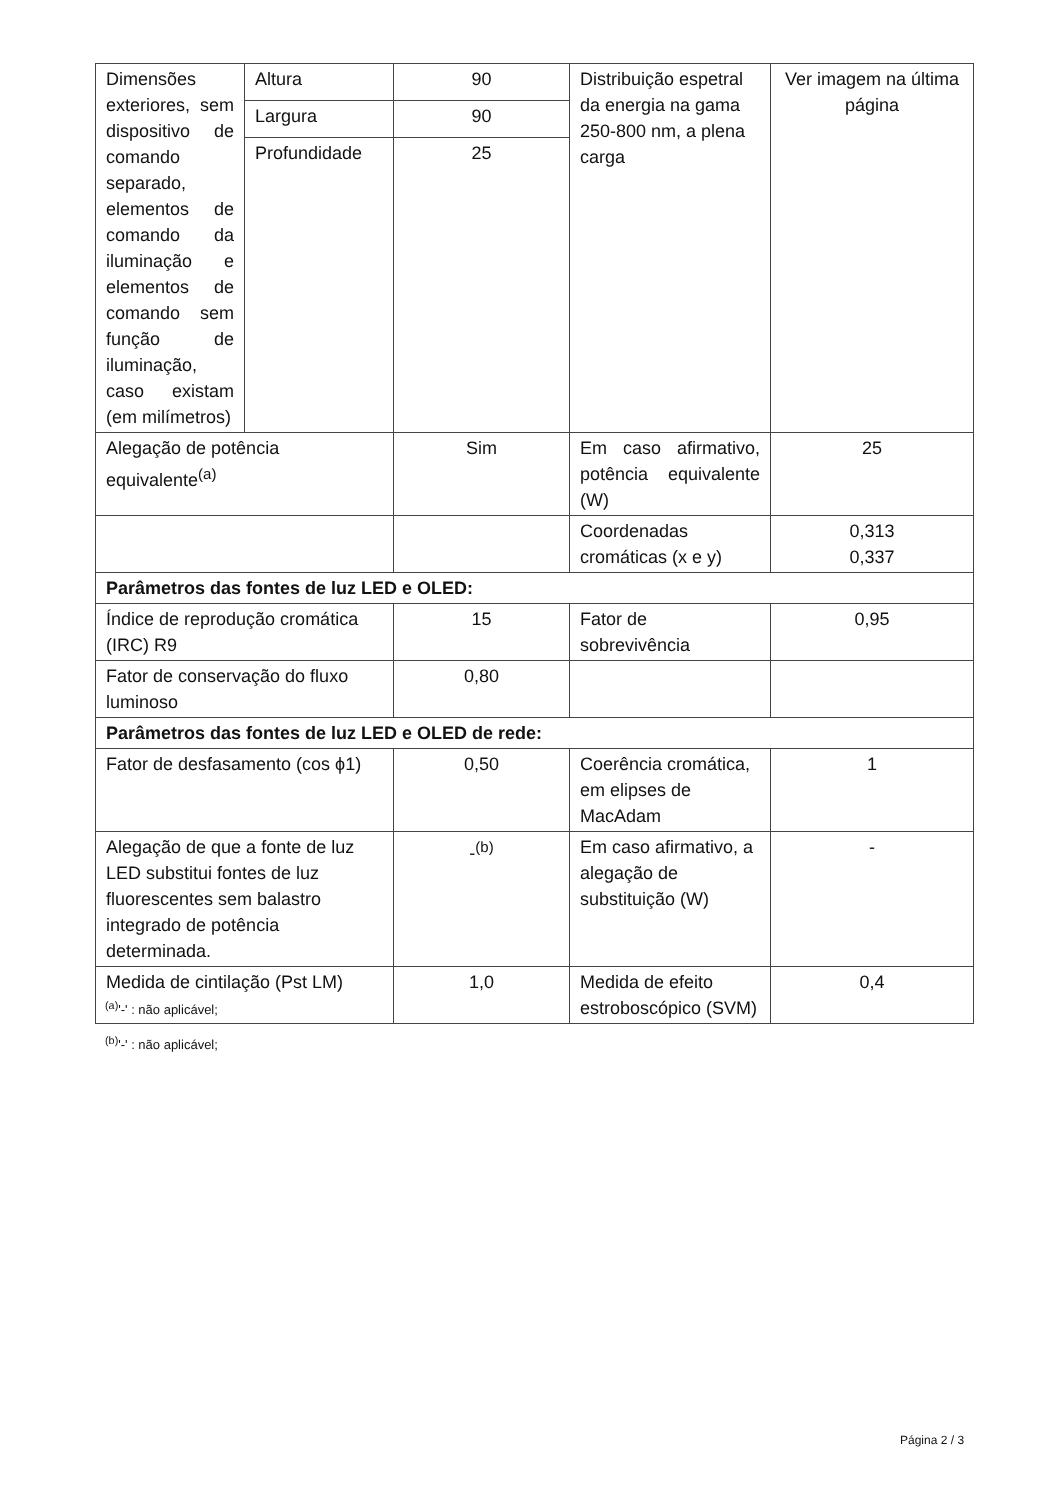| Dimensões exteriores, sem dispositivo de comando separado, elementos de comando da iluminação e elementos de comando sem função de iluminação, caso existam (em milímetros) | Altura | 90 | Distribuição espetral da energia na gama 250-800 nm, a plena carga | Ver imagem na última página |
| | Largura | 90 | | |
| | Profundidade | 25 | | |
| Alegação de potência equivalente<sup>(a)</sup> | | Sim | Em caso afirmativo, potência equivalente (W) | 25 |
| | | | Coordenadas cromáticas (x e y) | 0,313 0,337 |
| Parâmetros das fontes de luz LED e OLED: | | | | |
| Índice de reprodução cromática (IRC) R9 | | 15 | Fator de sobrevivência | 0,95 |
| Fator de conservação do fluxo luminoso | | 0,80 | | |
| Parâmetros das fontes de luz LED e OLED de rede: | | | | |
| Fator de desfasamento (cos ϕ1) | | 0,50 | Coerência cromática, em elipses de MacAdam | 1 |
| Alegação de que a fonte de luz LED substitui fontes de luz fluorescentes sem balastro integrado de potência determinada. | | -<sup>(b)</sup> | Em caso afirmativo, a alegação de substituição (W) | - |
| Medida de cintilação (Pst LM) | | 1,0 | Medida de efeito estroboscópico (SVM) | 0,4 |
<sup>(a)</sup> '-' : não aplicável;
<sup>(b)</sup> '-' : não aplicável;
Página 2 / 3